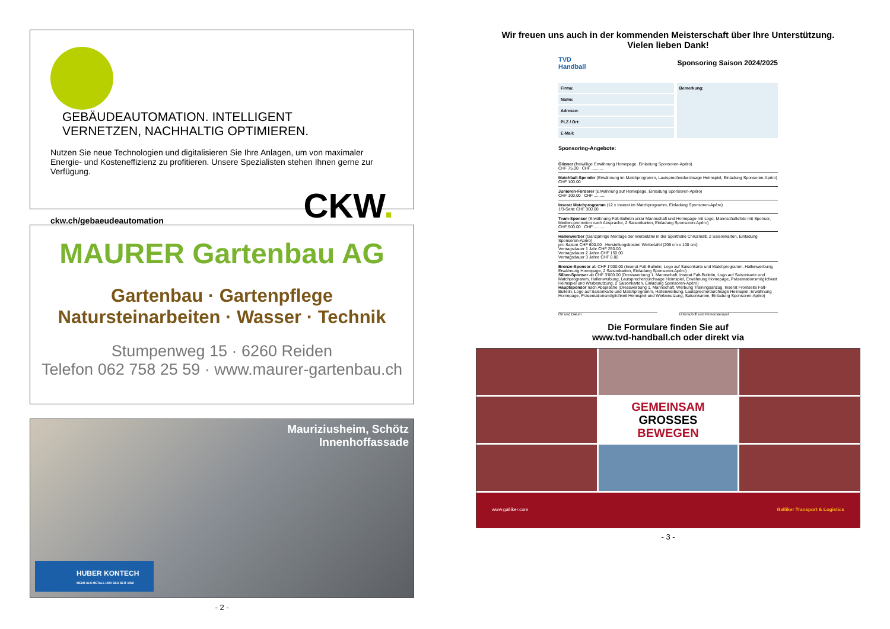GEBÄUDEAUTOMATION. INTELLIGENT VERNETZEN, NACHHALTIG OPTIMIEREN.
Nutzen Sie neue Technologien und digitalisieren Sie Ihre Anlagen, um von maximaler Energie- und Kosteneffizienz zu profitieren. Unsere Spezialisten stehen Ihnen gerne zur Verfügung.
ckw.ch/gebaeudeautomation CKW.
MAURER Gartenbau AG
Gartenbau · Gartenpflege
Natursteinarbeiten · Wasser · Technik
Stumpenweg 15 · 6260 Reiden
Telefon 062 758 25 59 · www.maurer-gartenbau.ch
Mauriziusheim, Schötz
Innenhoffassade
HUBER KONTECH
MEHR ALS METALL UND BAU SEIT 1962
- 2 -
Wir freuen uns auch in der kommenden Meisterschaft über Ihre Unterstützung.
Vielen lieben Dank!
TVD
Handball Sponsoring Saison 2024/2025
Firma:
Name:
Adresse:
PLZ / Ort:
E-Mail:
Bemerkung:
Sponsoring-Angebote:
Gönner (freiwillige Erwähnung Homepage, Einladung Sponsoren-Apéro)
CHF 75.00 CHF ..........
Matchball-Spender (Erwähnung im Matchprogramm, Lautsprecherdurchsage Heimspiel, Einladung Sponsoren-Apéro)
CHF 100.00
Junioren-Förderer (Erwähnung auf Homepage, Einladung Sponsoren-Apéro)
CHF 100.00 CHF ..........
Inserat Matchprogramm (12 x Inserat im Matchprogramm, Einladung Sponsoren-Apéro)
1/3-Seite CHF 300.00
Team-Sponsor (Erwähnung Falt-Bulletin unter Mannschaft und Homepage mit Logo, Mannschaftsfoto mit Sponsor, Medien-promotion nach Absprache, 2 Saisonkarten, Einladung Sponsoren-Apéro)
CHF 500.00 CHF ..........
Hallenwerber (Ganzjährige Montage der Werbetafel in der Sporthalle Chrüzmatt, 2 Saisonkarten, Einladung Sponsoren-Apéro)
pro Saison CHF 600.00 Herstellungskosten Werbetafel (205 cm x 100 cm):
Vertragsdauer 1 Jahr CHF 250.00
Vertragsdauer 2 Jahre CHF 150.00
Vertragsdauer 3 Jahre CHF 0.00
Bronze-Sponsor ab CHF 1'000.00 (Inserat Falt-Bulletin, Logo auf Saisonkarte und Matchprogramm, Hallenwerbung, Erwähnung Homepage, 2 Saisonkarten, Einladung Sponsoren-Apéro)
Silber-Sponsor ab CHF 3'000.00 (Dresswerbung 1. Mannschaft, Inserat Falt-Bulletin, Logo auf Saisonkarte und Matchprogramm, Hallenwerbung, Lautsprecherdurchsage Heimspiel, Erwähnung Homepage, Präsentationsmöglichkeit Heimspiel und Werbenutzung, 2 Saisonkarten, Einladung Sponsoren-Apéro)
Hauptsponsor nach Absprache (Dresswerbung 1. Mannschaft, Werbung Trainingsanzug, Inserat Frontseite Falt-Bulletin, Logo auf Saisonkarte und Matchprogramm, Hallenwerbung, Lautsprecherdurchsage Heimspiel, Erwähnung Homepage, Präsentationsmöglichkeit Heimspiel und Werbenutzung, Saisonkarten, Einladung Sponsoren-Apéro)
Ort und Datum Unterschrift und Firmenstempel
Die Formulare finden Sie auf
www.tvd-handball.ch oder direkt via
GEMEINSAM
GROSSES
BEWEGEN
www.galliker.com Galliker Transport & Logistics
- 3 -